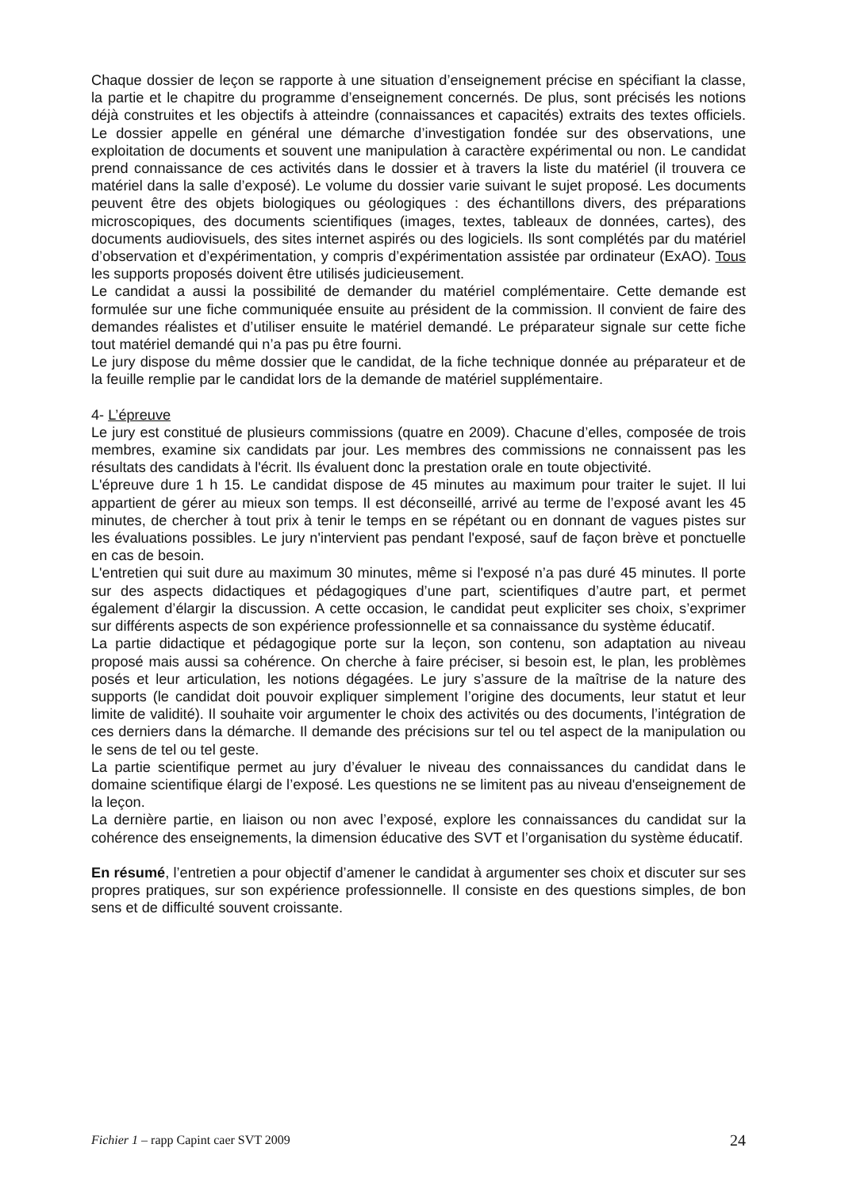Chaque dossier de leçon se rapporte à une situation d’enseignement précise en spécifiant la classe, la partie et le chapitre du programme d’enseignement concernés. De plus, sont précisés les notions déjà construites et les objectifs à atteindre (connaissances et capacités) extraits des textes officiels. Le dossier appelle en général une démarche d’investigation fondée sur des observations, une exploitation de documents et souvent une manipulation à caractère expérimental ou non. Le candidat prend connaissance de ces activités dans le dossier et à travers la liste du matériel (il trouvera ce matériel dans la salle d’exposé). Le volume du dossier varie suivant le sujet proposé. Les documents peuvent être des objets biologiques ou géologiques : des échantillons divers, des préparations microscopiques, des documents scientifiques (images, textes, tableaux de données, cartes), des documents audiovisuels, des sites internet aspirés ou des logiciels. Ils sont complétés par du matériel d’observation et d’expérimentation, y compris d’expérimentation assistée par ordinateur (ExAO). Tous les supports proposés doivent être utilisés judicieusement.
Le candidat a aussi la possibilité de demander du matériel complémentaire. Cette demande est formulée sur une fiche communiquée ensuite au président de la commission. Il convient de faire des demandes réalistes et d’utiliser ensuite le matériel demandé. Le préparateur signale sur cette fiche tout matériel demandé qui n’a pas pu être fourni.
Le jury dispose du même dossier que le candidat, de la fiche technique donnée au préparateur et de la feuille remplie par le candidat lors de la demande de matériel supplémentaire.
4- L’épreuve
Le jury est constitué de plusieurs commissions (quatre en 2009). Chacune d’elles, composée de trois membres, examine six candidats par jour. Les membres des commissions ne connaissent pas les résultats des candidats à l'écrit. Ils évaluent donc la prestation orale en toute objectivité.
L'épreuve dure 1 h 15. Le candidat dispose de 45 minutes au maximum pour traiter le sujet. Il lui appartient de gérer au mieux son temps. Il est déconseillé, arrivé au terme de l’exposé avant les 45 minutes, de chercher à tout prix à tenir le temps en se répétant ou en donnant de vagues pistes sur les évaluations possibles. Le jury n'intervient pas pendant l'exposé, sauf de façon brève et ponctuelle en cas de besoin.
L'entretien qui suit dure au maximum 30 minutes, même si l'exposé n’a pas duré 45 minutes. Il porte sur des aspects didactiques et pédagogiques d’une part, scientifiques d’autre part, et permet également d’élargir la discussion. A cette occasion, le candidat peut expliciter ses choix, s’exprimer sur différents aspects de son expérience professionnelle et sa connaissance du système éducatif.
La partie didactique et pédagogique porte sur la leçon, son contenu, son adaptation au niveau proposé mais aussi sa cohérence. On cherche à faire préciser, si besoin est, le plan, les problèmes posés et leur articulation, les notions dégagées. Le jury s’assure de la maîtrise de la nature des supports (le candidat doit pouvoir expliquer simplement l’origine des documents, leur statut et leur limite de validité). Il souhaite voir argumenter le choix des activités ou des documents, l’intégration de ces derniers dans la démarche. Il demande des précisions sur tel ou tel aspect de la manipulation ou le sens de tel ou tel geste.
La partie scientifique permet au jury d’évaluer le niveau des connaissances du candidat dans le domaine scientifique élargi de l’exposé. Les questions ne se limitent pas au niveau d'enseignement de la leçon.
La dernière partie, en liaison ou non avec l’exposé, explore les connaissances du candidat sur la cohérence des enseignements, la dimension éducative des SVT et l’organisation du système éducatif.
En résumé, l’entretien a pour objectif d’amener le candidat à argumenter ses choix et discuter sur ses propres pratiques, sur son expérience professionnelle. Il consiste en des questions simples, de bon sens et de difficulté souvent croissante.
Fichier 1 – rapp Capint caer SVT 2009 24